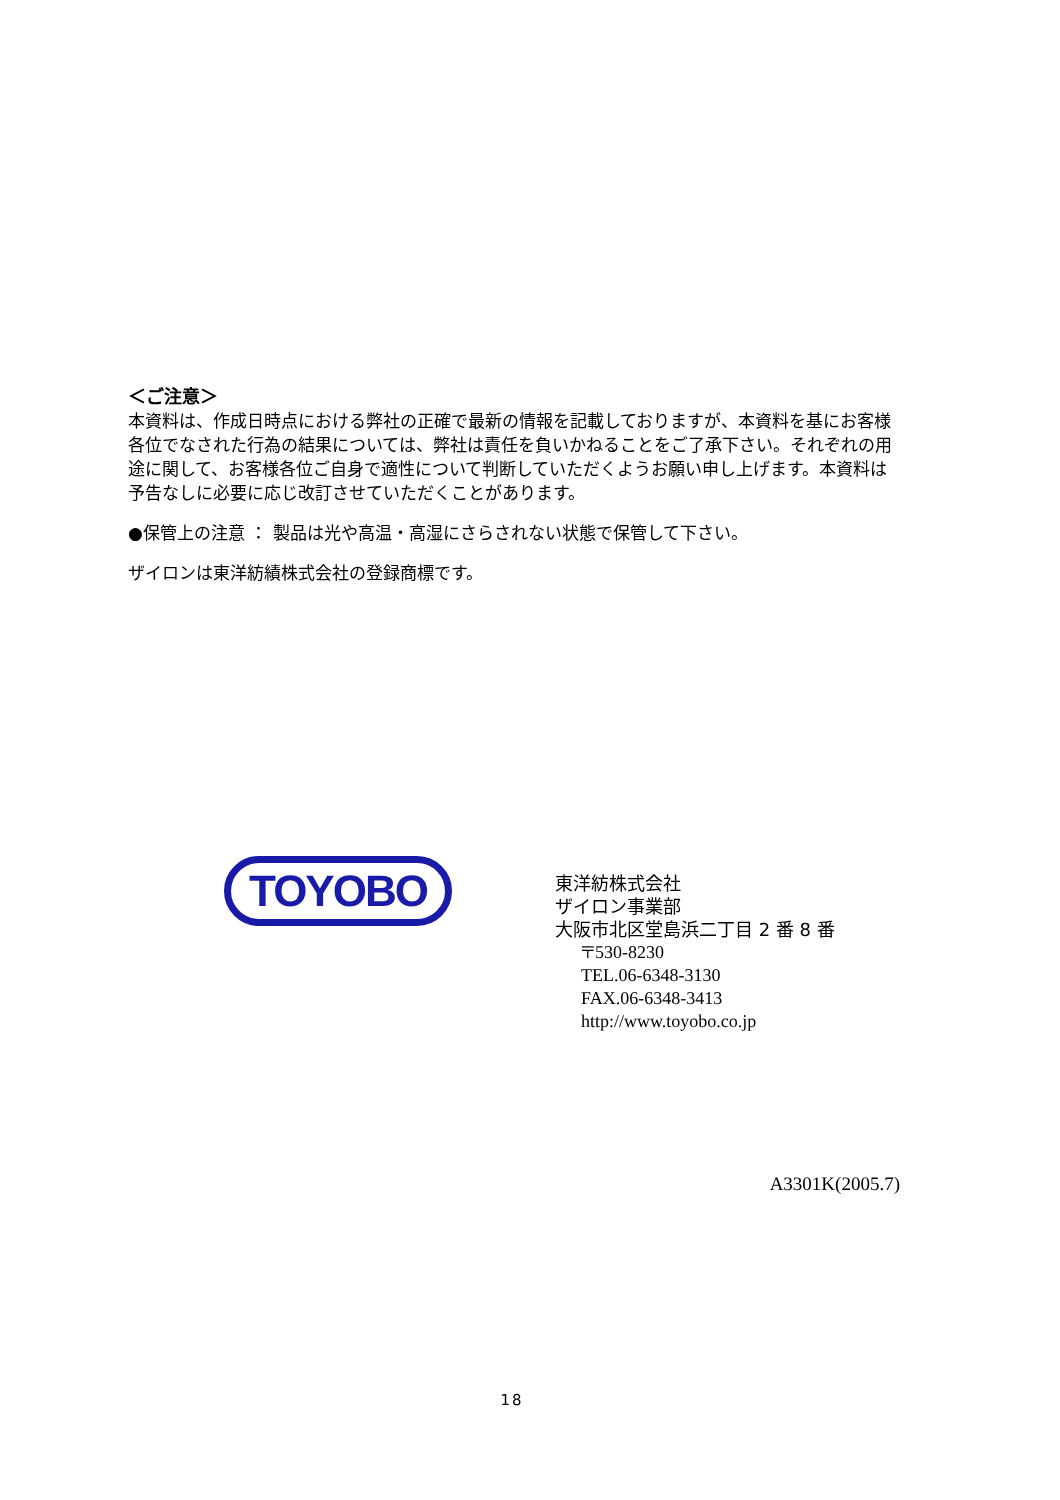＜ご注意＞
本資料は、作成日時点における弊社の正確で最新の情報を記載しておりますが、本資料を基にお客様各位でなされた行為の結果については、弊社は責任を負いかねることをご了承下さい。それぞれの用途に関して、お客様各位ご自身で適性について判断していただくようお願い申し上げます。本資料は予告なしに必要に応じ改訂させていただくことがあります。
●保管上の注意 ： 製品は光や高温・高湿にさらされない状態で保管して下さい。
ザイロンは東洋紡績株式会社の登録商標です。
TOYOBO
東洋紡株式会社
ザイロン事業部
大阪市北区堂島浜二丁目 2 番 8 番
〒530-8230
TEL.06-6348-3130
FAX.06-6348-3413
http://www.toyobo.co.jp
A3301K(2005.7)
18